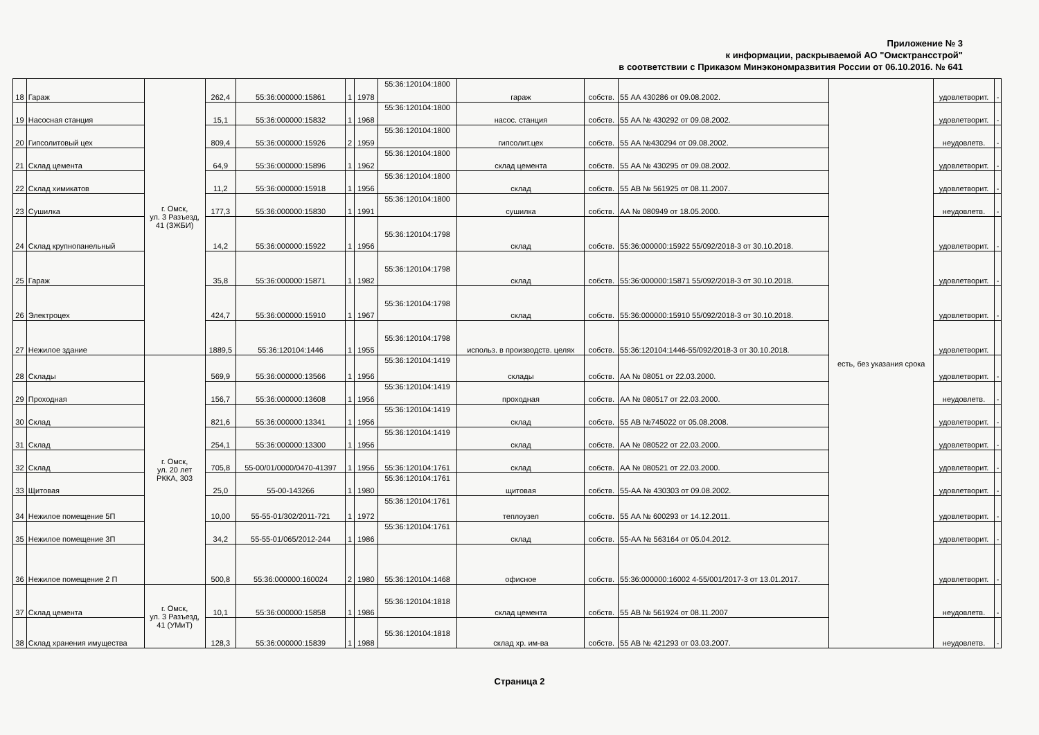Приложение № 3
к информации, раскрываемой АО "Омсктрансстрой"
в соответствии с Приказом Минэкономразвития России от 06.10.2016. № 641
| 18 | Гараж | г. Омск, ул. 3 Разъезд, 41 (ЗЖБИ) | 262,4 | 55:36:000000:15861 | 1 | 1978 | 55:36:120104:1800 | гараж | собств. | 55 АА 430286 от 09.08.2002. | есть, без указания срока | удовлетворит. | - |
| 19 | Насосная станция | | 15,1 | 55:36:000000:15832 | 1 | 1968 | 55:36:120104:1800 | насос. станция | собств. | 55 АА № 430292 от 09.08.2002. | | удовлетворит. | - |
| 20 | Гипсолитовый цех | | 809,4 | 55:36:000000:15926 | 2 | 1959 | 55:36:120104:1800 | гипсолит.цех | собств. | 55 АА №430294 от 09.08.2002. | | неудовлетв. | - |
| 21 | Склад цемента | | 64,9 | 55:36:000000:15896 | 1 | 1962 | 55:36:120104:1800 | склад цемента | собств. | 55 АА № 430295 от 09.08.2002. | | удовлетворит. | - |
| 22 | Склад химикатов | | 11,2 | 55:36:000000:15918 | 1 | 1956 | 55:36:120104:1800 | склад | собств. | 55 АВ № 561925 от 08.11.2007. | | удовлетворит. | - |
| 23 | Сушилка | | 177,3 | 55:36:000000:15830 | 1 | 1991 | 55:36:120104:1800 | сушилка | собств. | АА № 080949 от 18.05.2000. | | неудовлетв. | - |
| 24 | Склад крупнопанельный | | 14,2 | 55:36:000000:15922 | 1 | 1956 | 55:36:120104:1798 | склад | собств. | 55:36:000000:15922 55/092/2018-3 от 30.10.2018. | | удовлетворит. | - |
| 25 | Гараж | | 35,8 | 55:36:000000:15871 | 1 | 1982 | 55:36:120104:1798 | склад | собств. | 55:36:000000:15871 55/092/2018-3 от 30.10.2018. | | удовлетворит. | - |
| 26 | Электроцех | | 424,7 | 55:36:000000:15910 | 1 | 1967 | 55:36:120104:1798 | склад | собств. | 55:36:000000:15910 55/092/2018-3 от 30.10.2018. | | удовлетворит. | - |
| 27 | Нежилое здание | | 1889,5 | 55:36:120104:1446 | 1 | 1955 | 55:36:120104:1798 | использ. в производств. целях | собств. | 55:36:120104:1446-55/092/2018-3 от 30.10.2018. | | удовлетворит. | |
| 28 | Склады | г. Омск, ул. 20 лет РККА, 303 | 569,9 | 55:36:000000:13566 | 1 | 1956 | 55:36:120104:1419 | склады | собств. | АА № 08051 от 22.03.2000. | | удовлетворит. | - |
| 29 | Проходная | | 156,7 | 55:36:000000:13608 | 1 | 1956 | 55:36:120104:1419 | проходная | собств. | АА № 080517 от 22.03.2000. | | неудовлетв. | - |
| 30 | Склад | | 821,6 | 55:36:000000:13341 | 1 | 1956 | 55:36:120104:1419 | склад | собств. | 55 АВ №745022 от 05.08.2008. | | удовлетворит. | - |
| 31 | Склад | | 254,1 | 55:36:000000:13300 | 1 | 1956 | 55:36:120104:1419 | склад | собств. | АА № 080522 от 22.03.2000. | | удовлетворит. | - |
| 32 | Склад | | 705,8 | 55-00/01/0000/0470-41397 | 1 | 1956 | 55:36:120104:1761 | склад | собств. | АА № 080521 от 22.03.2000. | | удовлетворит. | - |
| 33 | Щитовая | | 25,0 | 55-00-143266 | 1 | 1980 | 55:36:120104:1761 | щитовая | собств. | 55-АА № 430303 от 09.08.2002. | | удовлетворит. | - |
| 34 | Нежилое помещение 5П | | 10,00 | 55-55-01/302/2011-721 | 1 | 1972 | 55:36:120104:1761 | теплоузел | собств. | 55 АА № 600293 от 14.12.2011. | | удовлетворит. | - |
| 35 | Нежилое помещение 3П | | 34,2 | 55-55-01/065/2012-244 | 1 | 1986 | 55:36:120104:1761 | склад | собств. | 55-АА № 563164 от 05.04.2012. | | удовлетворит. | - |
| 36 | Нежилое помещение 2 П | | 500,8 | 55:36:000000:160024 | 2 | 1980 | 55:36:120104:1468 | офисное | собств. | 55:36:000000:16002 4-55/001/2017-3 от 13.01.2017. | | удовлетворит. | - |
| 37 | Склад цемента | г. Омск, ул. 3 Разъезд, 41 (УМиТ) | 10,1 | 55:36:000000:15858 | 1 | 1986 | 55:36:120104:1818 | склад цемента | собств. | 55 АВ № 561924 от 08.11.2007 | | неудовлетв. | - |
| 38 | Склад хранения имущества | | 128,3 | 55:36:000000:15839 | 1 | 1988 | 55:36:120104:1818 | склад хр. им-ва | собств. | 55 АВ № 421293 от 03.03.2007. | | неудовлетв. | - |
Страница 2